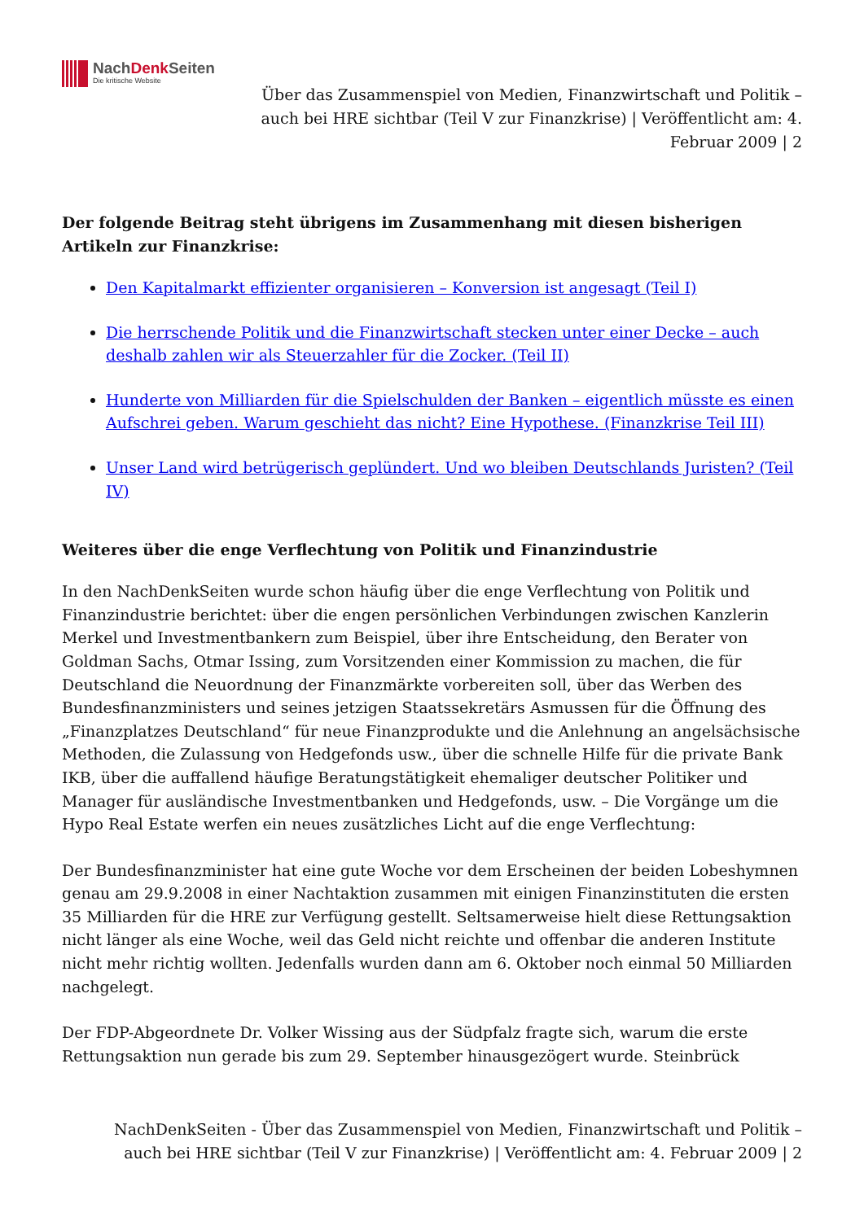NachDenk Seiten
Die kritische Website
Über das Zusammenspiel von Medien, Finanzwirtschaft und Politik – auch bei HRE sichtbar (Teil V zur Finanzkrise) | Veröffentlicht am: 4. Februar 2009 | 2
Der folgende Beitrag steht übrigens im Zusammenhang mit diesen bisherigen Artikeln zur Finanzkrise:
Den Kapitalmarkt effizienter organisieren – Konversion ist angesagt (Teil I)
Die herrschende Politik und die Finanzwirtschaft stecken unter einer Decke – auch deshalb zahlen wir als Steuerzahler für die Zocker. (Teil II)
Hunderte von Milliarden für die Spielschulden der Banken – eigentlich müsste es einen Aufschrei geben. Warum geschieht das nicht? Eine Hypothese. (Finanzkrise Teil III)
Unser Land wird betrügerisch geplündert. Und wo bleiben Deutschlands Juristen? (Teil IV)
Weiteres über die enge Verflechtung von Politik und Finanzindustrie
In den NachDenkSeiten wurde schon häufig über die enge Verflechtung von Politik und Finanzindustrie berichtet: über die engen persönlichen Verbindungen zwischen Kanzlerin Merkel und Investmentbankern zum Beispiel, über ihre Entscheidung, den Berater von Goldman Sachs, Otmar Issing, zum Vorsitzenden einer Kommission zu machen, die für Deutschland die Neuordnung der Finanzmärkte vorbereiten soll, über das Werben des Bundesfinanzministers und seines jetzigen Staatssekretärs Asmussen für die Öffnung des „Finanzplatzes Deutschland“ für neue Finanzprodukte und die Anlehnung an angelsächsische Methoden, die Zulassung von Hedgefonds usw., über die schnelle Hilfe für die private Bank IKB, über die auffallend häufige Beratungstätigkeit ehemaliger deutscher Politiker und Manager für ausländische Investmentbanken und Hedgefonds, usw. – Die Vorgänge um die Hypo Real Estate werfen ein neues zusätzliches Licht auf die enge Verflechtung:
Der Bundesfinanzminister hat eine gute Woche vor dem Erscheinen der beiden Lobeshymnen genau am 29.9.2008 in einer Nachtaktion zusammen mit einigen Finanzinstituten die ersten 35 Milliarden für die HRE zur Verfügung gestellt. Seltsamerweise hielt diese Rettungsaktion nicht länger als eine Woche, weil das Geld nicht reichte und offenbar die anderen Institute nicht mehr richtig wollten. Jedenfalls wurden dann am 6. Oktober noch einmal 50 Milliarden nachgelegt.
Der FDP-Abgeordnete Dr. Volker Wissing aus der Südpfalz fragte sich, warum die erste Rettungsaktion nun gerade bis zum 29. September hinausgezögert wurde. Steinbrück
NachDenkSeiten - Über das Zusammenspiel von Medien, Finanzwirtschaft und Politik – auch bei HRE sichtbar (Teil V zur Finanzkrise) | Veröffentlicht am: 4. Februar 2009 | 2